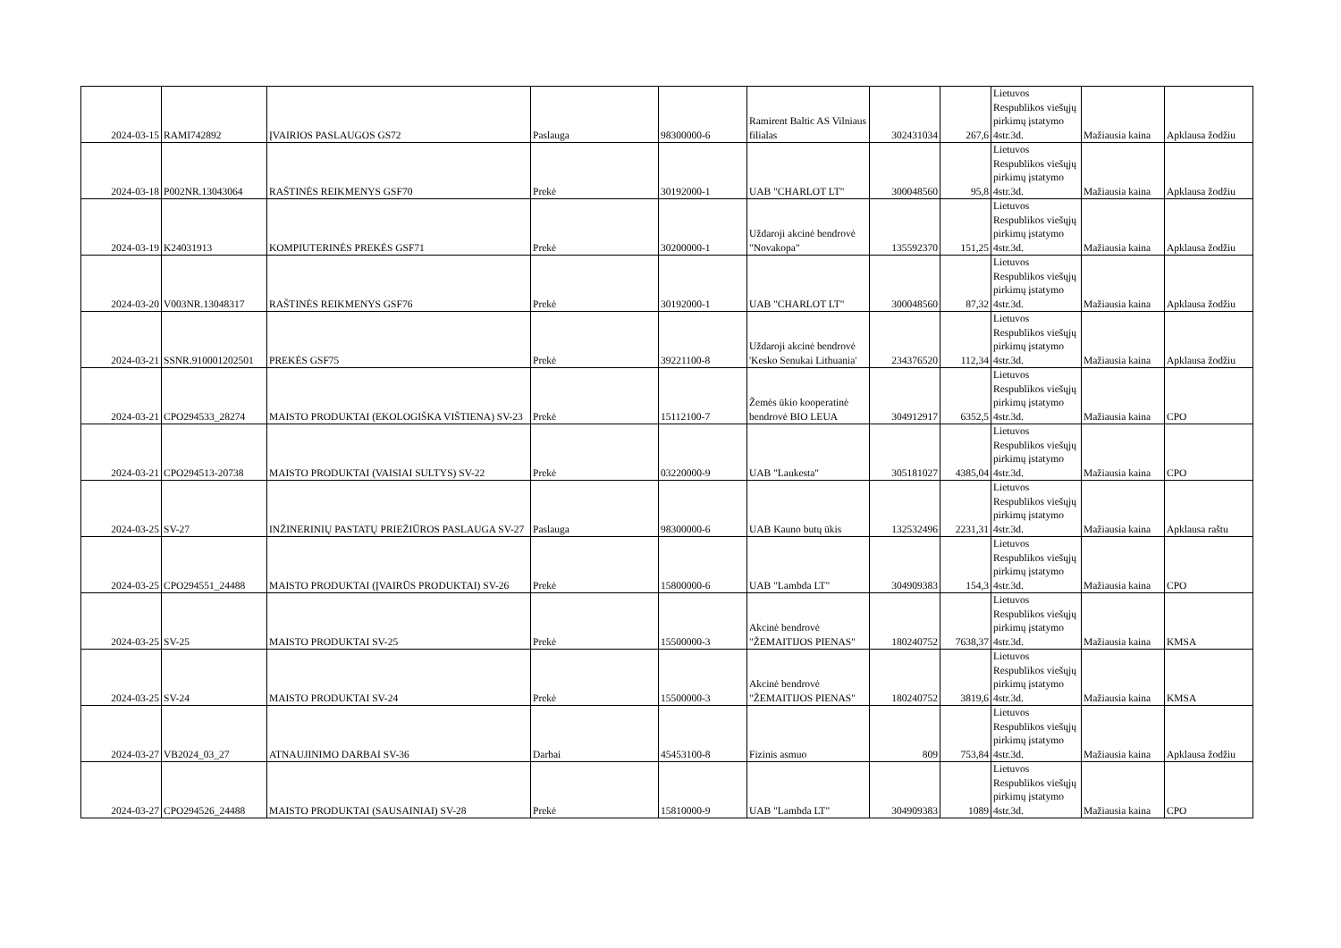| 2024-03-15 | RAMI742892 | ĮVAIRIOS PASLAUGOS GS72 | Paslauga | 98300000-6 | Ramirent Baltic AS Vilniaus filialas | 302431034 | 267,6 | Lietuvos Respublikos viešųjų pirkimų įstatymo 4str.3d. | Mažiausia kaina | Apklausa žodžiu |
| 2024-03-18 | P002NR.13043064 | RAŠTINĖS REIKMENYS GSF70 | Prekė | 30192000-1 | UAB "CHARLOT LT" | 300048560 | 95,8 | Lietuvos Respublikos viešųjų pirkimų įstatymo 4str.3d. | Mažiausia kaina | Apklausa žodžiu |
| 2024-03-19 | K24031913 | KOMPIUTERINĖS PREKĖS GSF71 | Prekė | 30200000-1 | Uždaroji akcinė bendrovė "Novakopa" | 135592370 | 151,25 | Lietuvos Respublikos viešųjų pirkimų įstatymo 4str.3d. | Mažiausia kaina | Apklausa žodžiu |
| 2024-03-20 | V003NR.13048317 | RAŠTINĖS REIKMENYS GSF76 | Prekė | 30192000-1 | UAB "CHARLOT LT" | 300048560 | 87,32 | Lietuvos Respublikos viešųjų pirkimų įstatymo 4str.3d. | Mažiausia kaina | Apklausa žodžiu |
| 2024-03-21 | SSNR.910001202501 | PREKĖS GSF75 | Prekė | 39221100-8 | Uždaroji akcinė bendrovė 'Kesko Senukai Lithuania' | 234376520 | 112,34 | Lietuvos Respublikos viešųjų pirkimų įstatymo 4str.3d. | Mažiausia kaina | Apklausa žodžiu |
| 2024-03-21 | CPO294533_28274 | MAISTO PRODUKTAI (EKOLOGIŠKA VIŠTIENA) SV-23 | Prekė | 15112100-7 | Žemės ūkio kooperatinė bendrovė BIO LEUA | 304912917 | 6352,5 | Lietuvos Respublikos viešųjų pirkimų įstatymo 4str.3d. | Mažiausia kaina | CPO |
| 2024-03-21 | CPO294513-20738 | MAISTO PRODUKTAI (VAISIAI SULTYS) SV-22 | Prekė | 03220000-9 | UAB "Laukesta" | 305181027 | 4385,04 | Lietuvos Respublikos viešųjų pirkimų įstatymo 4str.3d. | Mažiausia kaina | CPO |
| 2024-03-25 | SV-27 | INŽINERINIŲ PASTATŲ PRIEŽIŪROS PASLAUGA SV-27 | Paslauga | 98300000-6 | UAB Kauno butų ūkis | 132532496 | 2231,31 | Lietuvos Respublikos viešųjų pirkimų įstatymo 4str.3d. | Mažiausia kaina | Apklausa raštu |
| 2024-03-25 | CPO294551_24488 | MAISTO PRODUKTAI (ĮVAIRŪS PRODUKTAI) SV-26 | Prekė | 15800000-6 | UAB "Lambda LT" | 304909383 | 154,3 | Lietuvos Respublikos viešųjų pirkimų įstatymo 4str.3d. | Mažiausia kaina | CPO |
| 2024-03-25 | SV-25 | MAISTO PRODUKTAI SV-25 | Prekė | 15500000-3 | Akcinė bendrovė "ŽEMAITIJOS PIENAS" | 180240752 | 7638,37 | Lietuvos Respublikos viešųjų pirkimų įstatymo 4str.3d. | Mažiausia kaina | KMSA |
| 2024-03-25 | SV-24 | MAISTO PRODUKTAI SV-24 | Prekė | 15500000-3 | Akcinė bendrovė "ŽEMAITIJOS PIENAS" | 180240752 | 3819,6 | Lietuvos Respublikos viešųjų pirkimų įstatymo 4str.3d. | Mažiausia kaina | KMSA |
| 2024-03-27 | VB2024_03_27 | ATNAUJINIMO DARBAI SV-36 | Darbai | 45453100-8 | Fizinis asmuo | 809 | 753,84 | Lietuvos Respublikos viešųjų pirkimų įstatymo 4str.3d. | Mažiausia kaina | Apklausa žodžiu |
| 2024-03-27 | CPO294526_24488 | MAISTO PRODUKTAI (SAUSAINIAI) SV-28 | Prekė | 15810000-9 | UAB "Lambda LT" | 304909383 | 1089 | Lietuvos Respublikos viešųjų pirkimų įstatymo 4str.3d. | Mažiausia kaina | CPO |